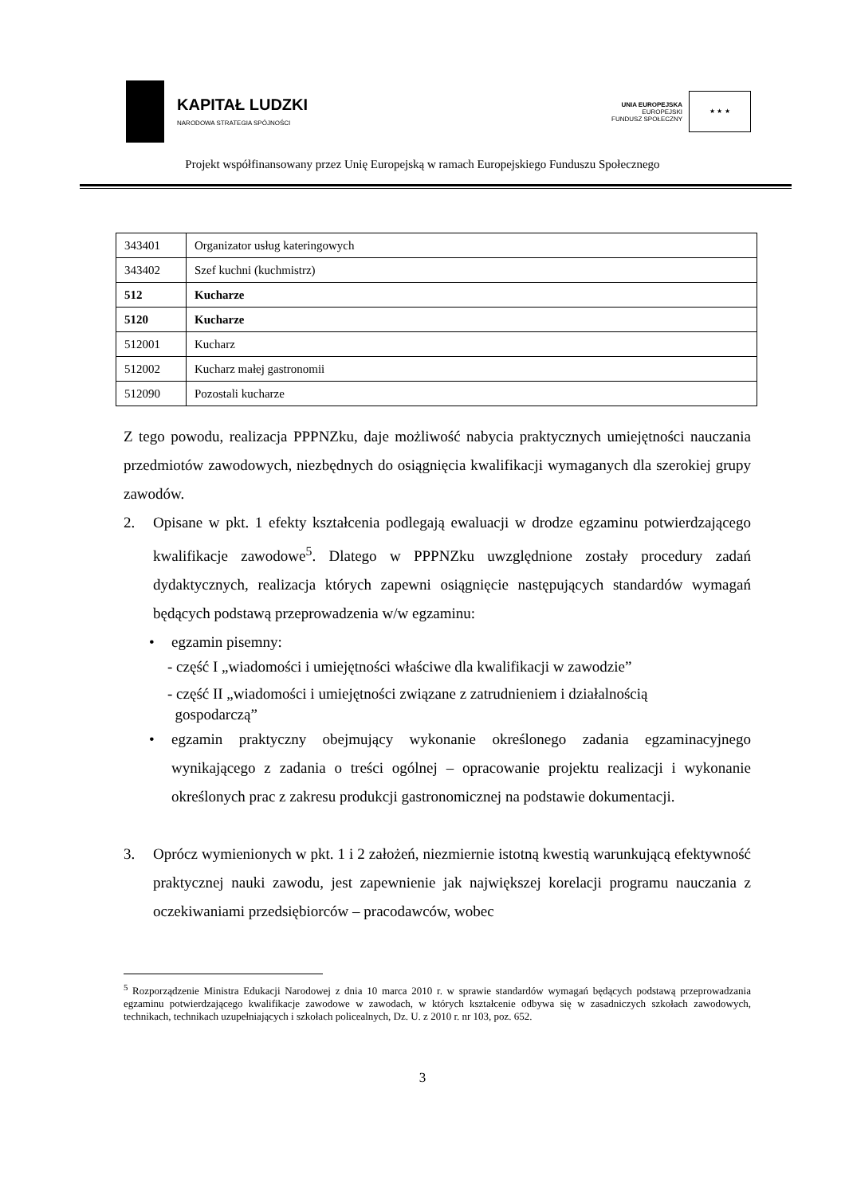KAPITAŁ LUDZKI
NARODOWA STRATEGIA SPÓJNOŚCI
UNIA EUROPEJSKA
EUROPEJSKI
FUNDUSZ SPOŁECZNY
★ ★ ★
Projekt współfinansowany przez Unię Europejską w ramach Europejskiego Funduszu Społecznego
| 343401 | Organizator usług kateringowych |
| 343402 | Szef kuchni (kuchmistrz) |
| 512 | Kucharze |
| 5120 | Kucharze |
| 512001 | Kucharz |
| 512002 | Kucharz małej gastronomii |
| 512090 | Pozostali kucharze |
Z tego powodu, realizacja PPPNZku, daje możliwość nabycia praktycznych umiejętności nauczania przedmiotów zawodowych, niezbędnych do osiągnięcia kwalifikacji wymaganych dla szerokiej grupy zawodów.
2. Opisane w pkt. 1 efekty kształcenia podlegają ewaluacji w drodze egzaminu potwierdzającego kwalifikacje zawodowe<sup>5</sup>. Dlatego w PPPNZku uwzględnione zostały procedury zadań dydaktycznych, realizacja których zapewni osiągnięcie następujących standardów wymagań będących podstawą przeprowadzenia w/w egzaminu:
• egzamin pisemny:
- część I „wiadomości i umiejętności właściwe dla kwalifikacji w zawodzie”
- część II „wiadomości i umiejętności związane z zatrudnieniem i działalnością
gospodarczą”
• egzamin praktyczny obejmujący wykonanie określonego zadania egzaminacyjnego wynikającego z zadania o treści ogólnej – opracowanie projektu realizacji i wykonanie określonych prac z zakresu produkcji gastronomicznej na podstawie dokumentacji.
3. Oprócz wymienionych w pkt. 1 i 2 założeń, niezmiernie istotną kwestią warunkującą efektywność praktycznej nauki zawodu, jest zapewnienie jak największej korelacji programu nauczania z oczekiwaniami przedsiębiorców – pracodawców, wobec
<sup>5</sup> Rozporządzenie Ministra Edukacji Narodowej z dnia 10 marca 2010 r. w sprawie standardów wymagań będących podstawą przeprowadzania egzaminu potwierdzającego kwalifikacje zawodowe w zawodach, w których kształcenie odbywa się w zasadniczych szkołach zawodowych, technikach, technikach uzupełniających i szkołach policealnych, Dz. U. z 2010 r. nr 103, poz. 652.
3